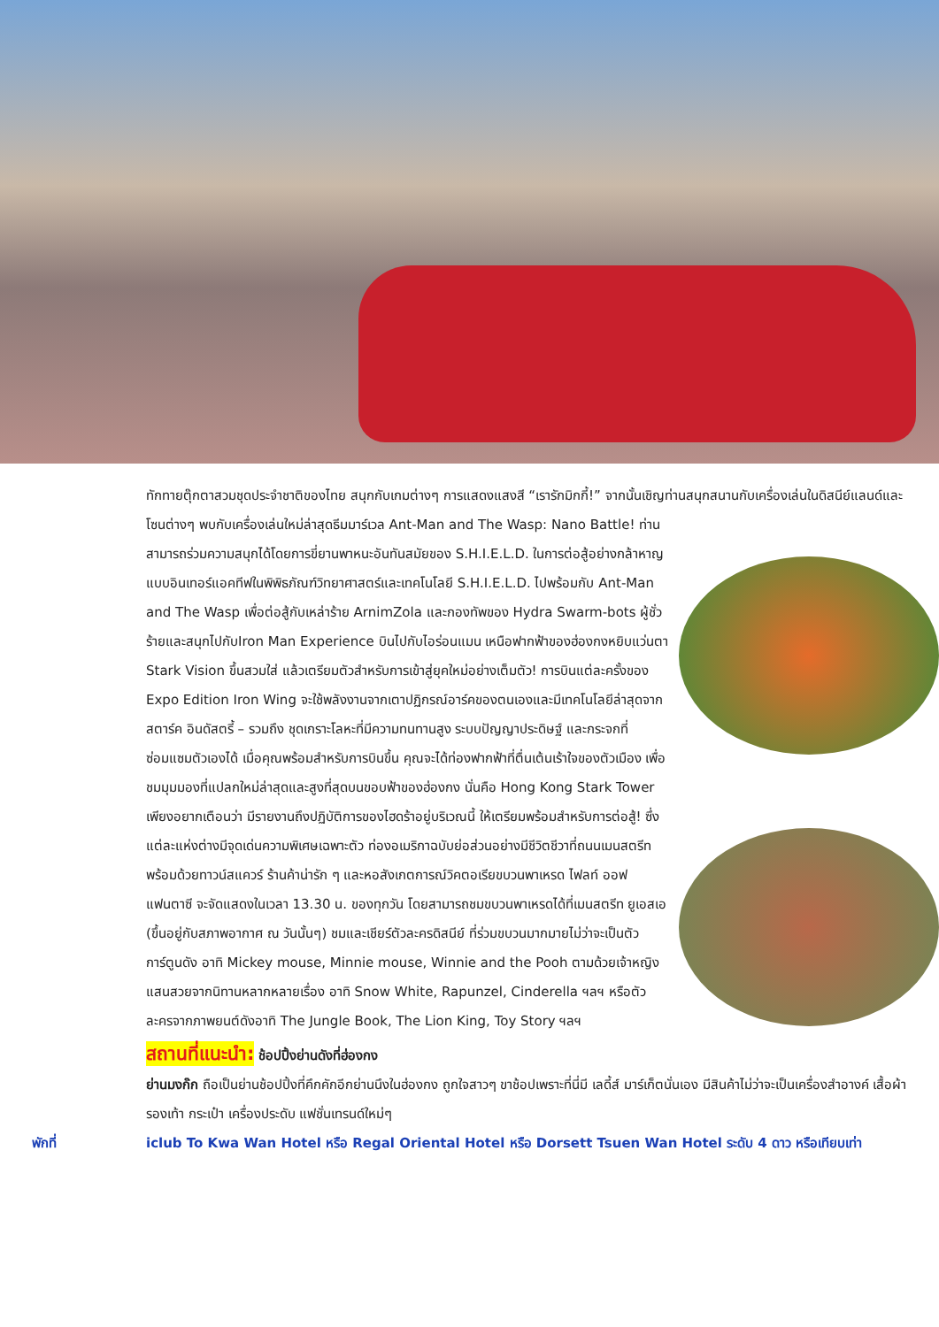ทักทายตุ๊กตาสวมชุดประจำชาติของไทย สนุกกับเกมต่างๆ การแสดงแสงสี “เรารักมิกกี้!” จากนั้นเชิญท่านสนุกสนานกับเครื่องเล่นในดิสนีย์แลนด์และโซนต่างๆ พบกับเครื่องเล่นใหม่ล่าสุดธีมมาร์เวล Ant-Man and The Wasp: Nano Battle! ท่านสามารถร่วมความสนุกได้โดยการขี่ยานพาหนะอันทันสมัยของ S.H.I.E.L.D. ในการต่อสู้อย่างกล้าหาญแบบอินเทอร์แอคทีฟในพิพิธภัณฑ์วิทยาศาสตร์และเทคโนโลยี S.H.I.E.L.D. ไปพร้อมกับ Ant-Man and The Wasp เพื่อต่อสู้กับเหล่าร้าย ArnimZola และกองทัพของ Hydra Swarm-bots ผู้ชั่วร้ายและสนุกไปกับIron Man Experience บินไปกับไอร่อนแมน เหนือฟากฟ้าของฮ่องกงหยิบแว่นตา Stark Vision ขึ้นสวมใส่ แล้วเตรียมตัวสำหรับการเข้าสู่ยุคใหม่อย่างเต็มตัว! การบินแต่ละครั้งของ Expo Edition Iron Wing จะใช้พลังงานจากเตาปฏิกรณ์อาร์คของตนเองและมีเทคโนโลยีล่าสุดจากสตาร์ค อินดัสตรี้ – รวมถึง ชุดเกราะโลหะที่มีความทนทานสูง ระบบปัญญาประดิษฐ์ และกระจกที่ซ่อมแซมตัวเองได้ เมื่อคุณพร้อมสำหรับการบินขึ้น คุณจะได้ท่องฟากฟ้าที่ตื่นเต้นเร้าใจของตัวเมือง เพื่อชมมุมมองที่แปลกใหม่ล่าสุดและสูงที่สุดบนขอบฟ้าของฮ่องกง นั่นคือ Hong Kong Stark Tower เพียงอยากเตือนว่า มีรายงานถึงปฏิบัติการของไฮดร้าอยู่บริเวณนี้ ให้เตรียมพร้อมสำหรับการต่อสู้! ซึ่งแต่ละแห่งต่างมีจุดเด่นความพิเศษเฉพาะตัว ท่องอเมริกาฉบับย่อส่วนอย่างมีชีวิตชีวาที่ถนนเมนสตรีท พร้อมด้วยทาวน์สแควร์ ร้านค้าน่ารัก ๆ และหอสังเกตการณ์วิคตอเรียขบวนพาเหรด ไฟลท์ ออฟ แฟนตาซี จะจัดแสดงในเวลา 13.30 น. ของทุกวัน โดยสามารถชมขบวนพาเหรดได้ที่เมนสตรีท ยูเอสเอ (ขึ้นอยู่กับสภาพอากาศ ณ วันนั้นๆ) ชมและเชียร์ตัวละครดิสนีย์ ที่ร่วมขบวนมากมายไม่ว่าจะเป็นตัวการ์ตูนดัง อาทิ Mickey mouse, Minnie mouse, Winnie and the Pooh ตามด้วยเจ้าหญิงแสนสวยจากนิทานหลากหลายเรื่อง อาทิ Snow White, Rapunzel, Cinderella ฯลฯ หรือตัวละครจากภาพยนต์ดังอาทิ The Jungle Book, The Lion King, Toy Story ฯลฯ
สถานที่แนะนำ: ช้อปปิ้งย่านดังที่ฮ่องกง
ย่านมงก๊ก ถือเป็นย่านช้อปปิ้งที่คึกคักอีกย่านนึงในฮ่องกง ถูกใจสาวๆ ขาช้อปเพราะที่นี่มี เลดี้ส์ มาร์เก็ตนั่นเอง มีสินค้าไม่ว่าจะเป็นเครื่องสำอางค์ เสื้อผ้า รองเท้า กระเป๋า เครื่องประดับ แฟชั่นเทรนด์ใหม่ๆ
พักที่ iclub To Kwa Wan Hotel หรือ Regal Oriental Hotel หรือ Dorsett Tsuen Wan Hotel ระดับ 4 ดาว หรือเทียบเท่า